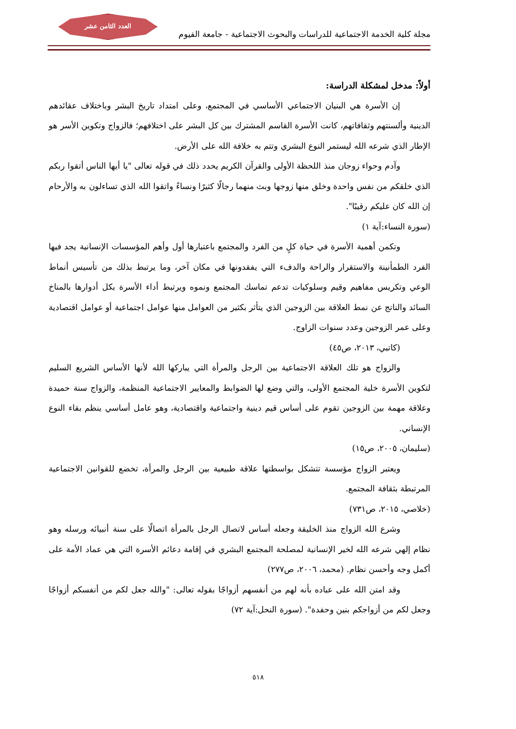العدد الثامن عشر
مجلة كلية الخدمة الاجتماعية للدراسات والبحوث الاجتماعية - جامعة الفيوم
أولاً: مدخل لمشكلة الدراسة:
إن الأسرة هي البنيان الاجتماعي الأساسي في المجتمع، وعلى امتداد تاريخ البشر وباختلاف عقائدهم الدينية وألسنتهم وثقافاتهم، كانت الأسرة القاسم المشترك بين كل البشر على اختلافهم؛ فالزواج وتكوين الأسر هو الإطار الذي شرعه الله ليستمر النوع البشري وتتم به خلافة الله على الأرض.
وآدم وحواء زوجان منذ اللحظة الأولى والقرآن الكريم يحدد ذلك في قوله تعالى "يا أيها الناس أتقوا ربكم الذي خلقكم من نفس واحدة وخلق منها زوجها وبث منهما رجالًا كثيرًا ونساءً واتقوا الله الذي تساءلون به والأرحام إن الله كان عليكم رقيبًا".
(سورة النساء:آية ١)
وتكمن أهمية الأسرة في حياة كلٍ من الفرد والمجتمع باعتبارها أول وأهم المؤسسات الإنسانية يجد فيها الفرد الطمأنينة والاستقرار والراحة والدفء التي يفقدونها في مكان آخر، وما يرتبط بذلك من تأسيس أنماط الوعي وتكريس مفاهيم وقيم وسلوكيات تدعم تماسك المجتمع ونموه ويرتبط أداء الأسرة بكل أدوارها بالمناخ السائد والناتج عن نمط العلاقة بين الزوجين الذي يتأثر بكثير من العوامل منها عوامل اجتماعية أو عوامل اقتصادية وعلى عمر الزوجين وعدد سنوات الزاوج.
(كاتبي، ٢٠١٣، ص٤٥)
والزواج هو تلك العلاقة الاجتماعية بين الرجل والمرأة التي يباركها الله لأنها الأساس الشريع السليم لتكوين الأسرة خلية المجتمع الأولى، والتي وضع لها الضوابط والمعايير الاجتماعية المنظمة، والزواج سنة حميدة وعلاقة مهمة بين الزوجين تقوم على أساس قيم دينية واجتماعية واقتصادية، وهو عامل أساسي ينظم بقاء النوع الإنساني.
(سليمان، ٢٠٠٥، ص١٥)
ويعتبر الزواج مؤسسة تتشكل بواسطتها علاقة طبيعية بين الرجل والمرأة، تخضع للقوانين الاجتماعية المرتبطة بثقافة المجتمع.
(خلاصي، ٢٠١٥، ص٧٣١)
وشرع الله الزواج منذ الخليقة وجعله أساس لاتصال الرجل بالمرأة اتصالًا على سنة أنبيائه ورسله وهو نظام إلهي شرعه الله لخير الإنسانية لمصلحة المجتمع البشري في إقامة دعائم الأسرة التي هي عماد الأمة على أكمل وجه وأحسن نظام. (محمد، ٢٠٠٦، ص٢٧٧)
وقد امتن الله على عباده بأنه لهم من أنفسهم أزواجًا بقوله تعالى: "والله جعل لكم من أنفسكم أزواجًا وجعل لكم من أزواجكم بنين وحفدة". (سورة النحل:آية ٧٢)
٥١٨